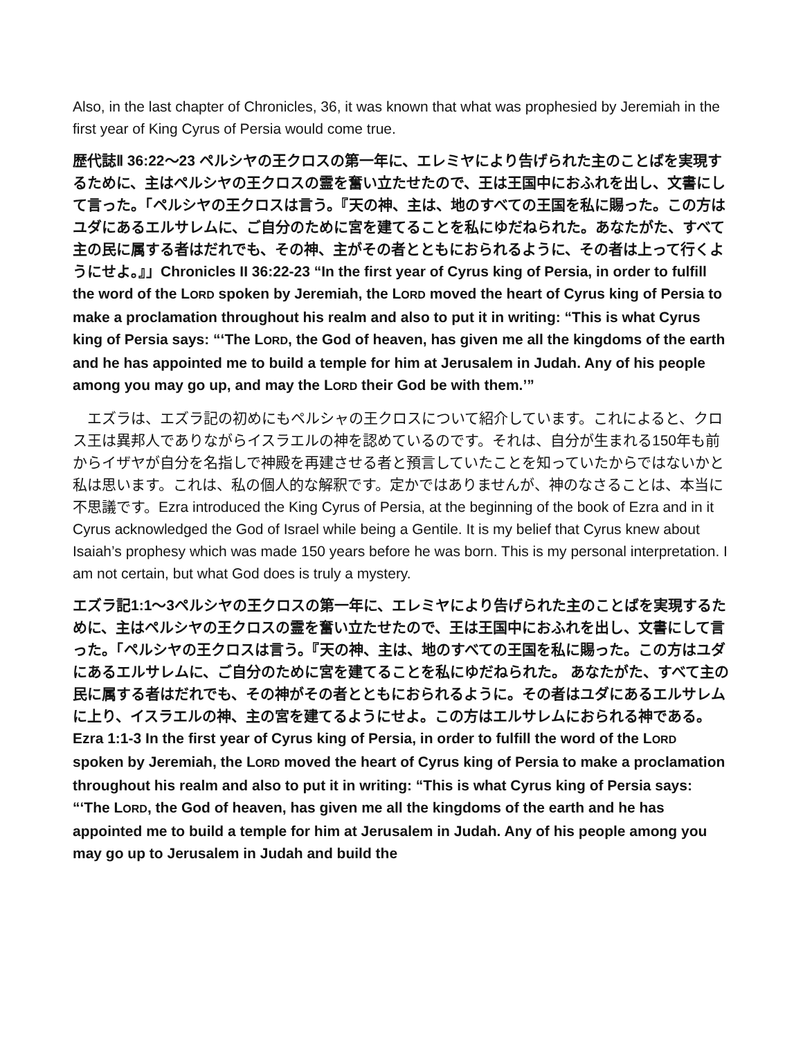Also, in the last chapter of Chronicles, 36, it was known that what was prophesied by Jeremiah in the first year of King Cyrus of Persia would come true.
歴代誌Ⅱ 36:22〜23 ペルシヤの王クロスの第一年に、エレミヤにより告げられた主のことばを実現するために、主はペルシヤの王クロスの霊を奮い立たせたので、王は王国中におふれを出し、文書にして言った。「ペルシヤの王クロスは言う。『天の神、主は、地のすべての王国を私に賜った。この方はユダにあるエルサレムに、ご自分のために宮を建てることを私にゆだねられた。あなたがた、すべて主の民に属する者はだれでも、その神、主がその者とともにおられるように、その者は上って行くようにせよ。』」Chronicles II 36:22-23 “In the first year of Cyrus king of Persia, in order to fulfill the word of the LORD spoken by Jeremiah, the LORD moved the heart of Cyrus king of Persia to make a proclamation throughout his realm and also to put it in writing: “This is what Cyrus king of Persia says: “‘The LORD, the God of heaven, has given me all the kingdoms of the earth and he has appointed me to build a temple for him at Jerusalem in Judah. Any of his people among you may go up, and may the LORD their God be with them.’”
　エズラは、エズラ記の初めにもペルシャの王クロスについて紹介しています。これによると、クロス王は異邦人でありながらイスラエルの神を認めているのです。それは、自分が生まれる150年も前からイザヤが自分を名指しで神殿を再建させる者と預言していたことを知っていたからではないかと私は思います。これは、私の個人的な解釈です。定かではありませんが、神のなさることは、本当に不思議です。Ezra introduced the King Cyrus of Persia, at the beginning of the book of Ezra and in it Cyrus acknowledged the God of Israel while being a Gentile. It is my belief that Cyrus knew about Isaiah’s prophesy which was made 150 years before he was born. This is my personal interpretation. I am not certain, but what God does is truly a mystery.
エズラ記1:1〜3ペルシヤの王クロスの第一年に、エレミヤにより告げられた主のことばを実現するために、主はペルシヤの王クロスの霊を奮い立たせたので、王は王国中におふれを出し、文書にして言った。「ペルシヤの王クロスは言う。『天の神、主は、地のすべての王国を私に賜った。この方はユダにあるエルサレムに、ご自分のために宮を建てることを私にゆだねられた。 あなたがた、すべて主の民に属する者はだれでも、その神がその者とともにおられるように。その者はユダにあるエルサレムに上り、イスラエルの神、主の宮を建てるようにせよ。この方はエルサレムにおられる神である。Ezra 1:1-3 In the first year of Cyrus king of Persia, in order to fulfill the word of the LORD spoken by Jeremiah, the LORD moved the heart of Cyrus king of Persia to make a proclamation throughout his realm and also to put it in writing: “This is what Cyrus king of Persia says: “‘The LORD, the God of heaven, has given me all the kingdoms of the earth and he has appointed me to build a temple for him at Jerusalem in Judah. Any of his people among you may go up to Jerusalem in Judah and build the